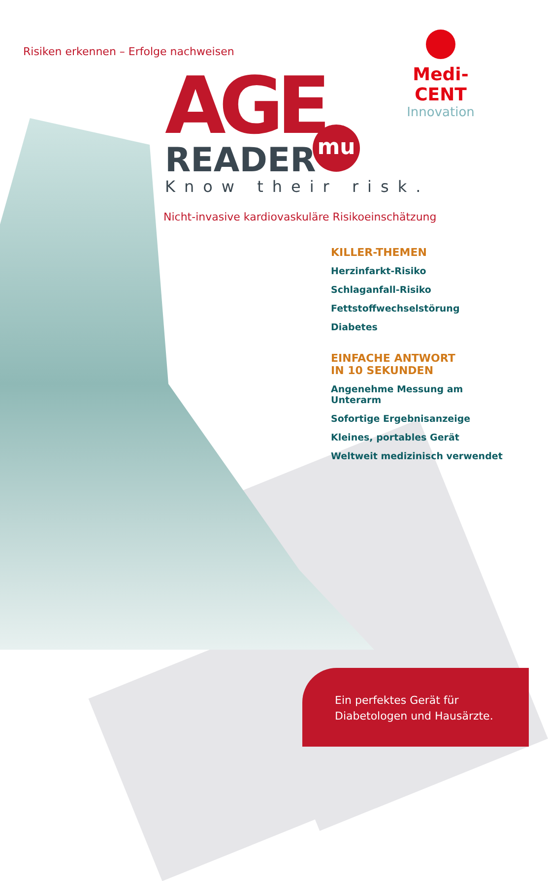Risiken erkennen – Erfolge nachweisen
Medi-CENT
Innovation
AGE
READER
Know their risk.
mu
Nicht-invasive kardiovaskuläre Risikoeinschätzung
KILLER-THEMEN
Herzinfarkt-Risiko
Schlaganfall-Risiko
Fettstoffwechselstörung
Diabetes
EINFACHE ANTWORT
IN 10 SEKUNDEN
Angenehme Messung am Unterarm
Sofortige Ergebnisanzeige
Kleines, portables Gerät
Weltweit medizinisch verwendet
Ein perfektes Gerät für
Diabetologen und Hausärzte.